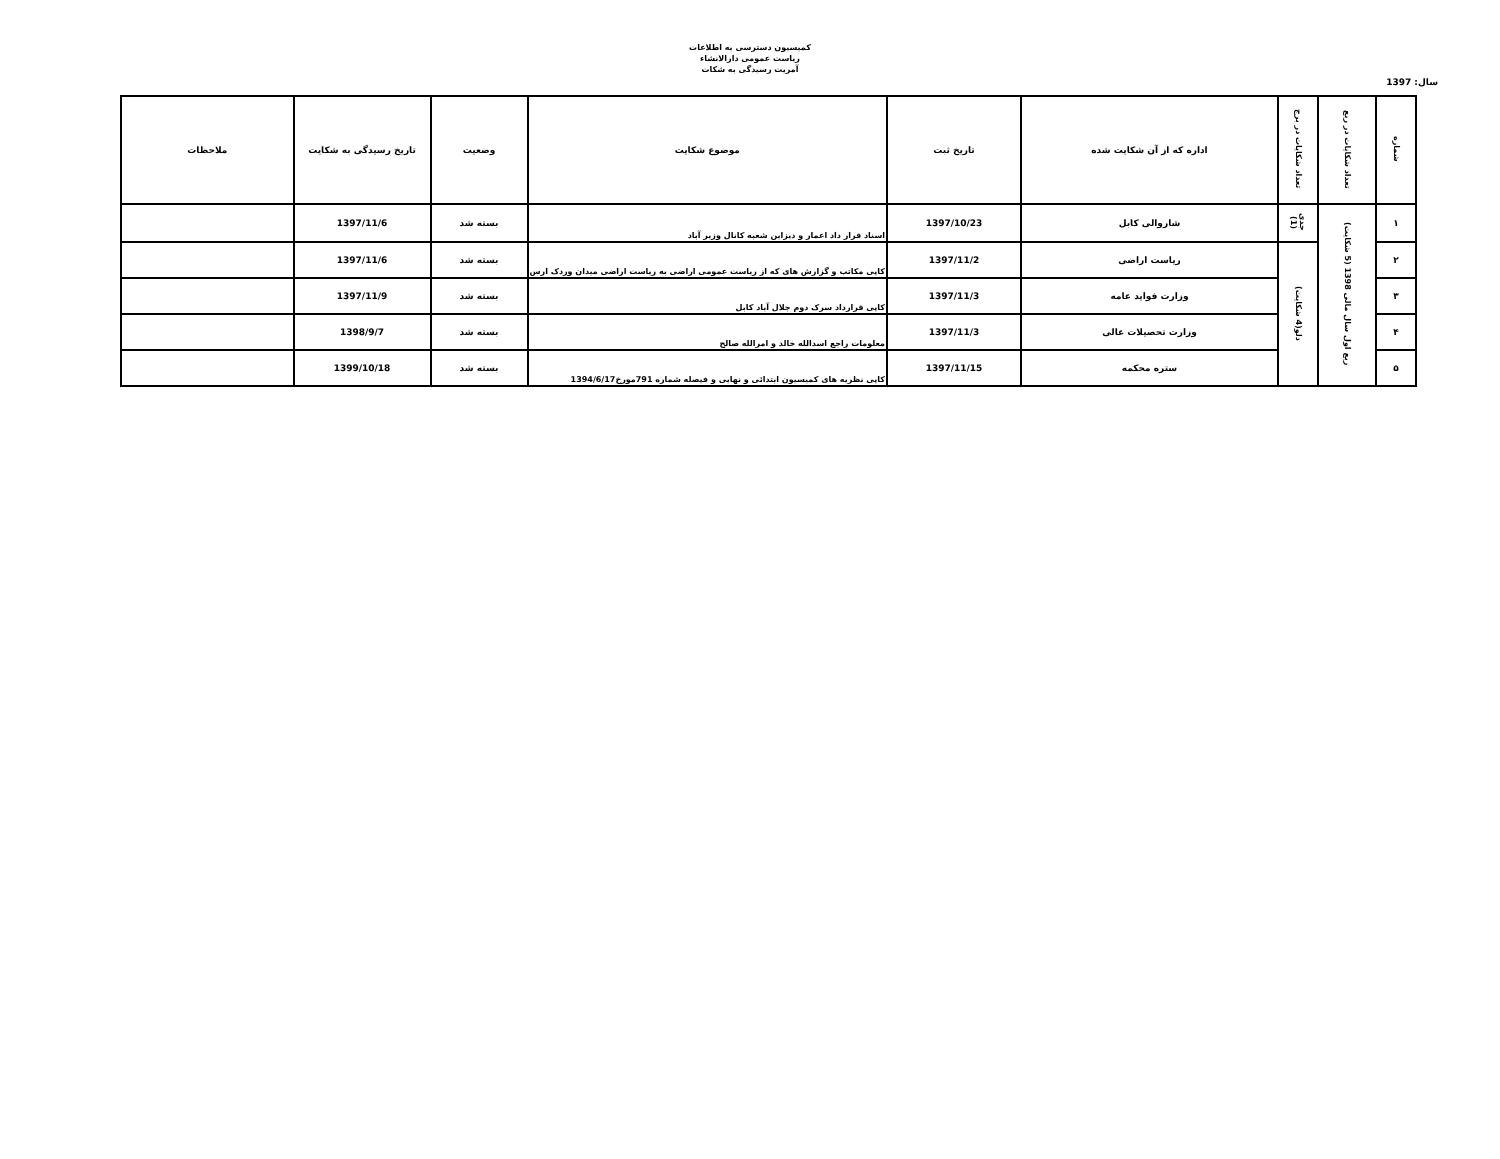کمیسیون دسترسی به اطلاعات
ریاست عمومی دارالانشاء
آمریت رسیدگی به شکات
سال: 1397
| شماره | تعداد شکایات در ربع | تعداد شکایات در برج | اداره که از آن شکایت شده | تاریخ ثبت | موضوع شکایت | وضعیت | تاریخ رسیدگی به شکایت | ملاحظات |
| --- | --- | --- | --- | --- | --- | --- | --- | --- |
| ۱ | ربع اول سال مالی 1398 (5 شکایت) | جدی (1) | شاروالی کابل | 1397/10/23 | اسناد قرار داد اعمار و دیزاین شعبه کانال وزیر آباد | بسته شد | 1397/11/6 | |
| ۲ | | دلو(4 شکایت) | ریاست اراضی | 1397/11/2 | کاپی مکاتب و گزارش های که از ریاست عمومی اراضی به ریاست اراضی میدان وردک ارس | بسته شد | 1397/11/6 | |
| ۳ | | | وزارت فواید عامه | 1397/11/3 | کاپی قرارداد سرک دوم جلال آباد کابل | بسته شد | 1397/11/9 | |
| ۴ | | | وزارت تحصیلات عالی | 1397/11/3 | معلومات راجع اسدالله خالد و امرالله صالح | بسته شد | 1398/9/7 | |
| ۵ | | | ستره محکمه | 1397/11/15 | کاپی نظریه های کمیسیون ابتدائی و نهایی و فیصله شماره 791مورخ1394/6/17 | بسته شد | 1399/10/18 | |